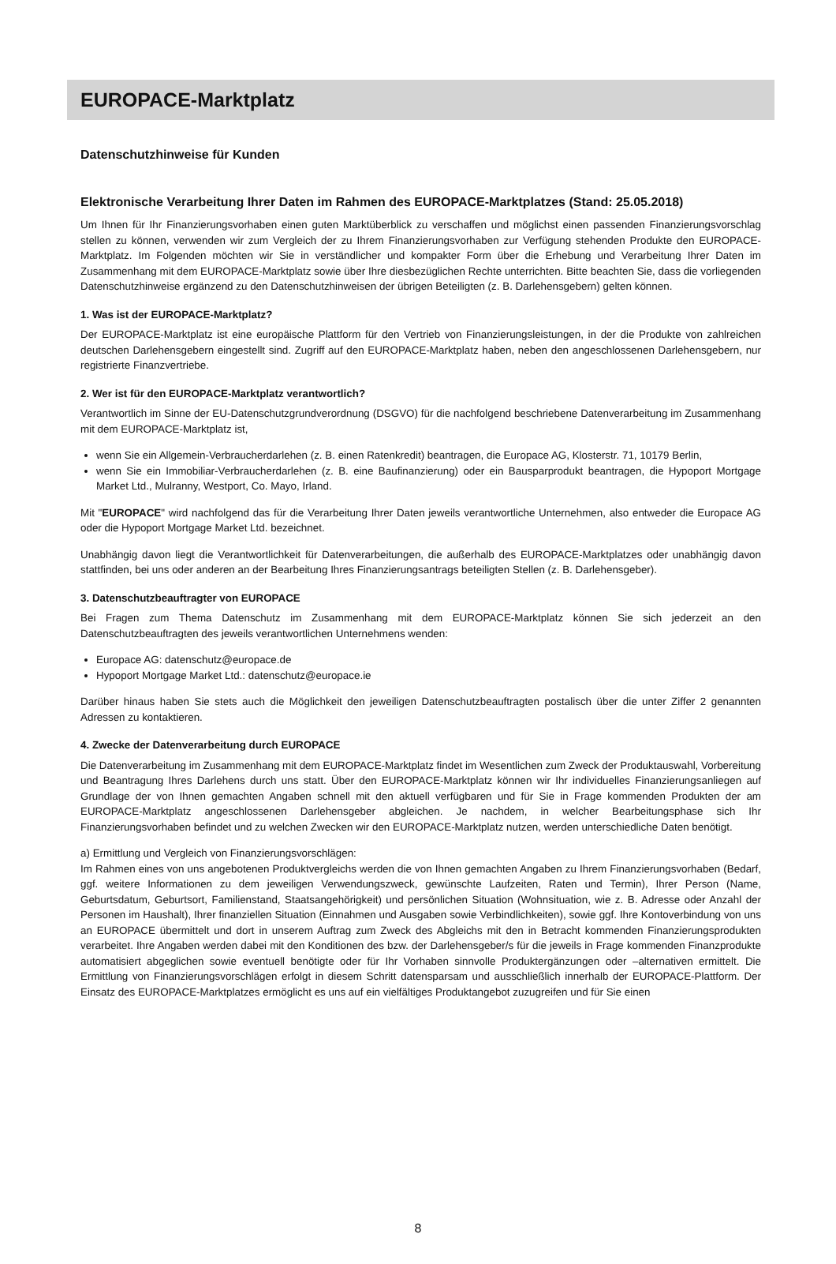EUROPACE-Marktplatz
Datenschutzhinweise für Kunden
Elektronische Verarbeitung Ihrer Daten im Rahmen des EUROPACE-Marktplatzes (Stand: 25.05.2018)
Um Ihnen für Ihr Finanzierungsvorhaben einen guten Marktüberblick zu verschaffen und möglichst einen passenden Finanzierungsvorschlag stellen zu können, verwenden wir zum Vergleich der zu Ihrem Finanzierungsvorhaben zur Verfügung stehenden Produkte den EUROPACE-Marktplatz. Im Folgenden möchten wir Sie in verständlicher und kompakter Form über die Erhebung und Verarbeitung Ihrer Daten im Zusammenhang mit dem EUROPACE-Marktplatz sowie über Ihre diesbezüglichen Rechte unterrichten. Bitte beachten Sie, dass die vorliegenden Datenschutzhinweise ergänzend zu den Datenschutzhinweisen der übrigen Beteiligten (z. B. Darlehensgebern) gelten können.
1. Was ist der EUROPACE-Marktplatz?
Der EUROPACE-Marktplatz ist eine europäische Plattform für den Vertrieb von Finanzierungsleistungen, in der die Produkte von zahlreichen deutschen Darlehensgebern eingestellt sind. Zugriff auf den EUROPACE-Marktplatz haben, neben den angeschlossenen Darlehensgebern, nur registrierte Finanzvertriebe.
2. Wer ist für den EUROPACE-Marktplatz verantwortlich?
Verantwortlich im Sinne der EU-Datenschutzgrundverordnung (DSGVO) für die nachfolgend beschriebene Datenverarbeitung im Zusammenhang mit dem EUROPACE-Marktplatz ist,
wenn Sie ein Allgemein-Verbraucherdarlehen (z. B. einen Ratenkredit) beantragen, die Europace AG, Klosterstr. 71, 10179 Berlin,
wenn Sie ein Immobiliar-Verbraucherdarlehen (z. B. eine Baufinanzierung) oder ein Bausparprodukt beantragen, die Hypoport Mortgage Market Ltd., Mulranny, Westport, Co. Mayo, Irland.
Mit "EUROPACE" wird nachfolgend das für die Verarbeitung Ihrer Daten jeweils verantwortliche Unternehmen, also entweder die Europace AG oder die Hypoport Mortgage Market Ltd. bezeichnet.
Unabhängig davon liegt die Verantwortlichkeit für Datenverarbeitungen, die außerhalb des EUROPACE-Marktplatzes oder unabhängig davon stattfinden, bei uns oder anderen an der Bearbeitung Ihres Finanzierungsantrags beteiligten Stellen (z. B. Darlehensgeber).
3. Datenschutzbeauftragter von EUROPACE
Bei Fragen zum Thema Datenschutz im Zusammenhang mit dem EUROPACE-Marktplatz können Sie sich jederzeit an den Datenschutzbeauftragten des jeweils verantwortlichen Unternehmens wenden:
Europace AG: datenschutz@europace.de
Hypoport Mortgage Market Ltd.: datenschutz@europace.ie
Darüber hinaus haben Sie stets auch die Möglichkeit den jeweiligen Datenschutzbeauftragten postalisch über die unter Ziffer 2 genannten Adressen zu kontaktieren.
4. Zwecke der Datenverarbeitung durch EUROPACE
Die Datenverarbeitung im Zusammenhang mit dem EUROPACE-Marktplatz findet im Wesentlichen zum Zweck der Produktauswahl, Vorbereitung und Beantragung Ihres Darlehens durch uns statt. Über den EUROPACE-Marktplatz können wir Ihr individuelles Finanzierungsanliegen auf Grundlage der von Ihnen gemachten Angaben schnell mit den aktuell verfügbaren und für Sie in Frage kommenden Produkten der am EUROPACE-Marktplatz angeschlossenen Darlehensgeber abgleichen. Je nachdem, in welcher Bearbeitungsphase sich Ihr Finanzierungsvorhaben befindet und zu welchen Zwecken wir den EUROPACE-Marktplatz nutzen, werden unterschiedliche Daten benötigt.
a) Ermittlung und Vergleich von Finanzierungsvorschlägen:
Im Rahmen eines von uns angebotenen Produktvergleichs werden die von Ihnen gemachten Angaben zu Ihrem Finanzierungsvorhaben (Bedarf, ggf. weitere Informationen zu dem jeweiligen Verwendungszweck, gewünschte Laufzeiten, Raten und Termin), Ihrer Person (Name, Geburtsdatum, Geburtsort, Familienstand, Staatsangehörigkeit) und persönlichen Situation (Wohnsituation, wie z. B. Adresse oder Anzahl der Personen im Haushalt), Ihrer finanziellen Situation (Einnahmen und Ausgaben sowie Verbindlichkeiten), sowie ggf. Ihre Kontoverbindung von uns an EUROPACE übermittelt und dort in unserem Auftrag zum Zweck des Abgleichs mit den in Betracht kommenden Finanzierungsprodukten verarbeitet. Ihre Angaben werden dabei mit den Konditionen des bzw. der Darlehensgeber/s für die jeweils in Frage kommenden Finanzprodukte automatisiert abgeglichen sowie eventuell benötigte oder für Ihr Vorhaben sinnvolle Produktergänzungen oder –alternativen ermittelt. Die Ermittlung von Finanzierungsvorschlägen erfolgt in diesem Schritt datensparsam und ausschließlich innerhalb der EUROPACE-Plattform. Der Einsatz des EUROPACE-Marktplatzes ermöglicht es uns auf ein vielfältiges Produktangebot zuzugreifen und für Sie einen
8